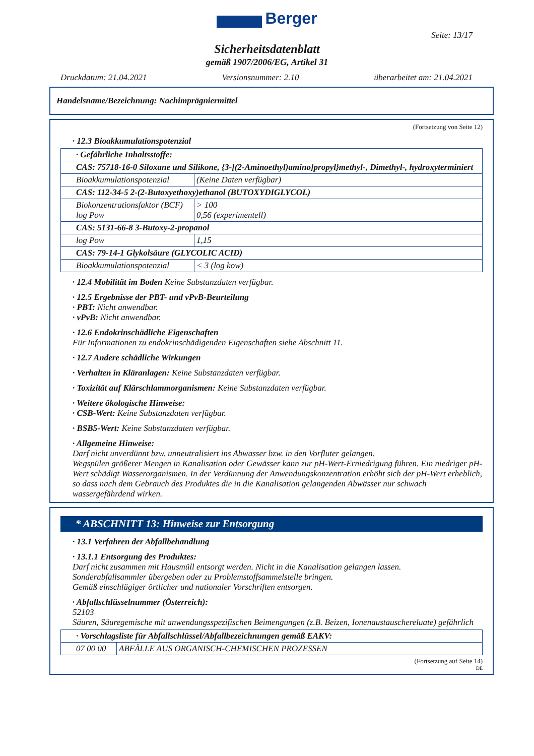Berger
Seite: 13/17
Sicherheitsdatenblatt
gemäß 1907/2006/EG, Artikel 31
Druckdatum: 21.04.2021 Versionsnummer: 2.10 überarbeitet am: 21.04.2021
Handelsname/Bezeichnung: Nachimprägniermittel
(Fortsetzung von Seite 12)
· 12.3 Bioakkumulationspotenzial
| · Gefährliche Inhaltsstoffe: | |
| CAS: 75718-16-0 Siloxane und Silikone, {3-[(2-Aminoethyl)amino]propyl}methyl-, Dimethyl-, hydroxyterminiert | |
| Bioakkumulationspotenzial | (Keine Daten verfügbar) |
| CAS: 112-34-5 2-(2-Butoxyethoxy)ethanol (BUTOXYDIGLYCOL) | |
| Biokonzentrationsfaktor (BCF) log Pow | > 100 0,56 (experimentell) |
| CAS: 5131-66-8 3-Butoxy-2-propanol | |
| log Pow | 1,15 |
| CAS: 79-14-1 Glykolsäure (GLYCOLIC ACID) | |
| Bioakkumulationspotenzial | < 3 (log kow) |
· 12.4 Mobilität im Boden Keine Substanzdaten verfügbar.
· 12.5 Ergebnisse der PBT- und vPvB-Beurteilung
· PBT: Nicht anwendbar.
· vPvB: Nicht anwendbar.
· 12.6 Endokrinschädliche Eigenschaften
Für Informationen zu endokrinschädigenden Eigenschaften siehe Abschnitt 11.
· 12.7 Andere schädliche Wirkungen
· Verhalten in Kläranlagen: Keine Substanzdaten verfügbar.
· Toxizität auf Klärschlammorganismen: Keine Substanzdaten verfügbar.
· Weitere ökologische Hinweise:
· CSB-Wert: Keine Substanzdaten verfügbar.
· BSB5-Wert: Keine Substanzdaten verfügbar.
· Allgemeine Hinweise:
Darf nicht unverdünnt bzw. unneutralisiert ins Abwasser bzw. in den Vorfluter gelangen.
Wegspülen größerer Mengen in Kanalisation oder Gewässer kann zur pH-Wert-Erniedrigung führen. Ein niedriger pH-Wert schädigt Wasserorganismen. In der Verdünnung der Anwendungskonzentration erhöht sich der pH-Wert erheblich, so dass nach dem Gebrauch des Produktes die in die Kanalisation gelangenden Abwässer nur schwach wassergefährdend wirken.
* ABSCHNITT 13: Hinweise zur Entsorgung
· 13.1 Verfahren der Abfallbehandlung
· 13.1.1 Entsorgung des Produktes:
Darf nicht zusammen mit Hausmüll entsorgt werden. Nicht in die Kanalisation gelangen lassen.
Sonderabfallsammler übergeben oder zu Problemstoffsammelstelle bringen.
Gemäß einschlägiger örtlicher und nationaler Vorschriften entsorgen.
· Abfallschlüsselnummer (Österreich):
52103
Säuren, Säuregemische mit anwendungsspezifischen Beimengungen (z.B. Beizen, Ionenaustauschereluate) gefährlich
| · Vorschlagsliste für Abfallschlüssel/Abfallbezeichnungen gemäß EAKV: | |
| 07 00 00 | ABFÄLLE AUS ORGANISCH-CHEMISCHEN PROZESSEN |
(Fortsetzung auf Seite 14)
DE